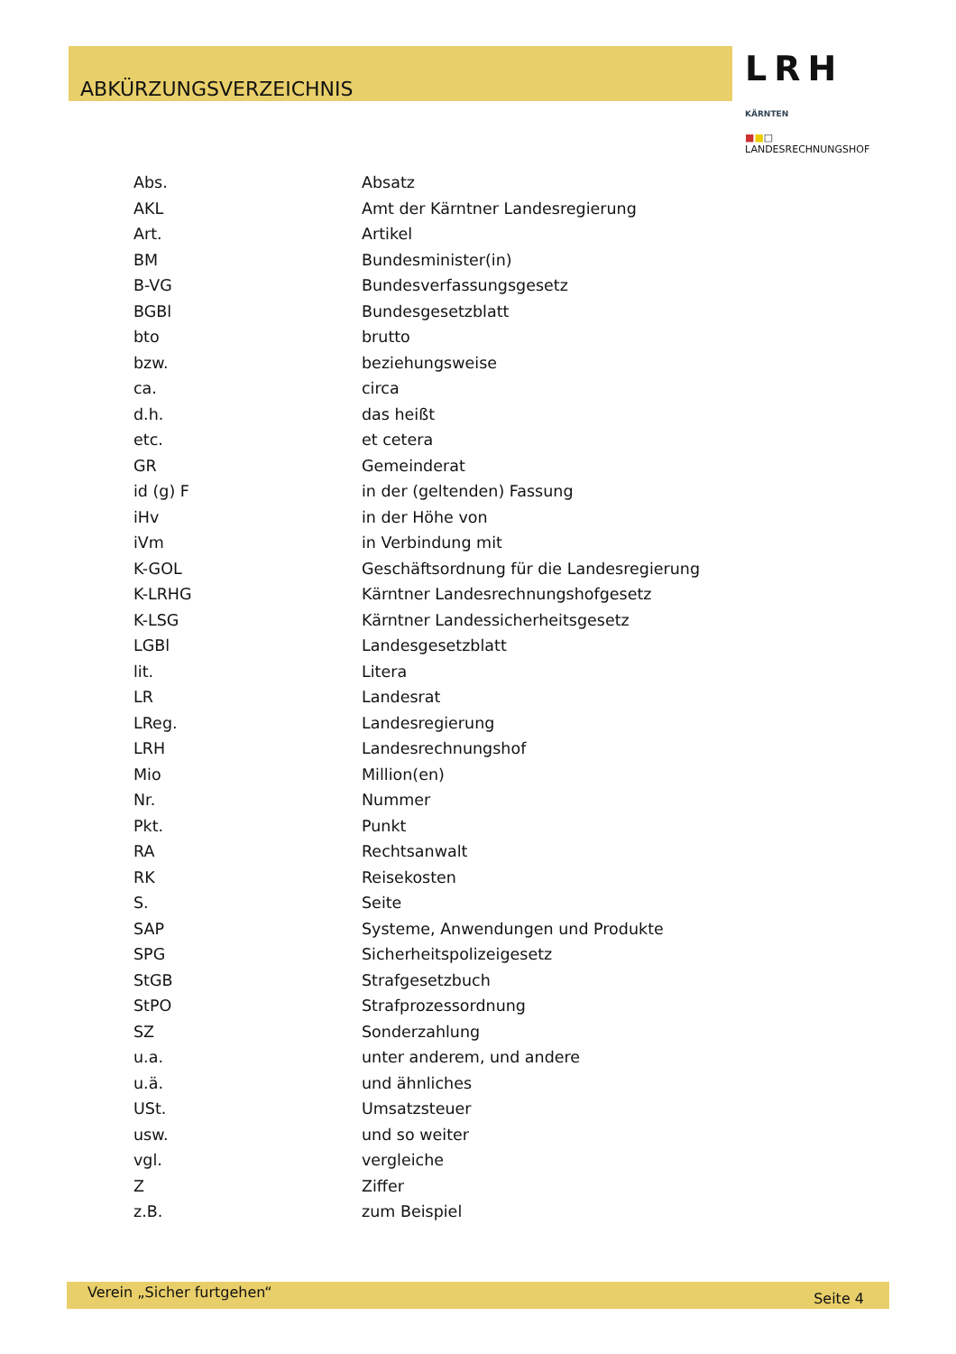ABKÜRZUNGSVERZEICHNIS
LRH KÄRNTEN
■■□ LANDESRECHNUNGSHOF
| Abs. | Absatz |
| AKL | Amt der Kärntner Landesregierung |
| Art. | Artikel |
| BM | Bundesminister(in) |
| B-VG | Bundesverfassungsgesetz |
| BGBl | Bundesgesetzblatt |
| bto | brutto |
| bzw. | beziehungsweise |
| ca. | circa |
| d.h. | das heißt |
| etc. | et cetera |
| GR | Gemeinderat |
| id (g) F | in der (geltenden) Fassung |
| iHv | in der Höhe von |
| iVm | in Verbindung mit |
| K-GOL | Geschäftsordnung für die Landesregierung |
| K-LRHG | Kärntner Landesrechnungshofgesetz |
| K-LSG | Kärntner Landessicherheitsgesetz |
| LGBl | Landesgesetzblatt |
| lit. | Litera |
| LR | Landesrat |
| LReg. | Landesregierung |
| LRH | Landesrechnungshof |
| Mio | Million(en) |
| Nr. | Nummer |
| Pkt. | Punkt |
| RA | Rechtsanwalt |
| RK | Reisekosten |
| S. | Seite |
| SAP | Systeme, Anwendungen und Produkte |
| SPG | Sicherheitspolizeigesetz |
| StGB | Strafgesetzbuch |
| StPO | Strafprozessordnung |
| SZ | Sonderzahlung |
| u.a. | unter anderem, und andere |
| u.ä. | und ähnliches |
| USt. | Umsatzsteuer |
| usw. | und so weiter |
| vgl. | vergleiche |
| Z | Ziffer |
| z.B. | zum Beispiel |
Verein „Sicher furtgehen“ Seite 4